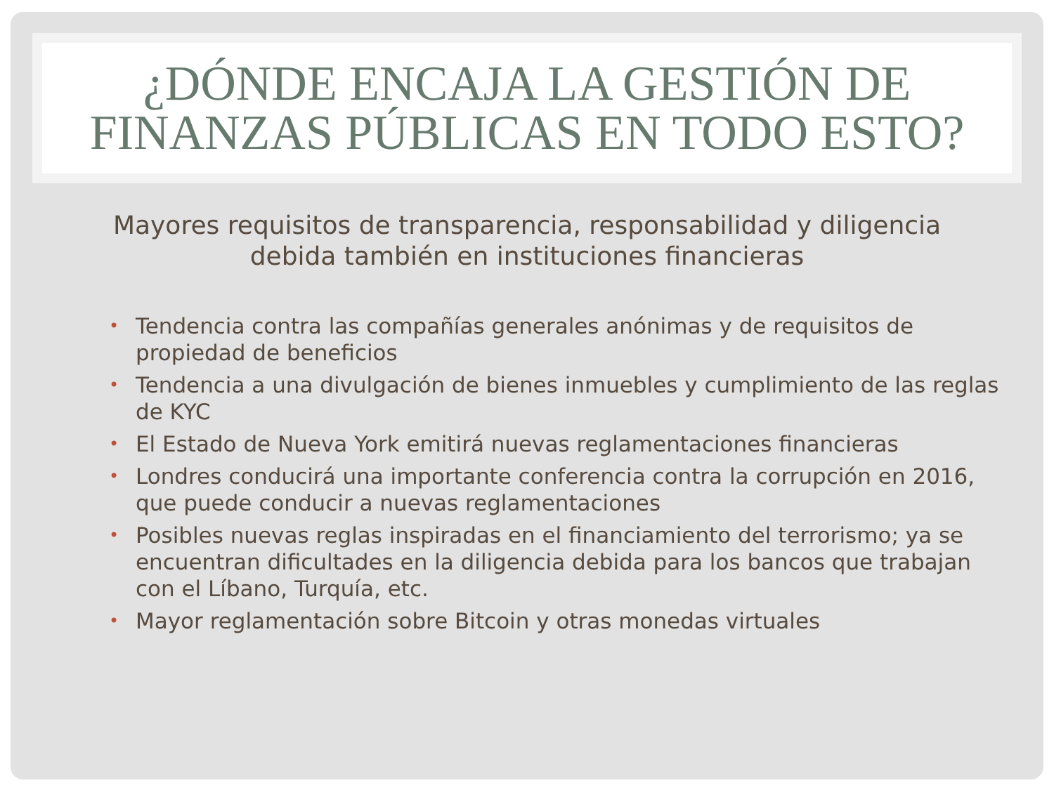¿DÓNDE ENCAJA LA GESTIÓN DE
FINANZAS PÚBLICAS EN TODO ESTO?
Mayores requisitos de transparencia, responsabilidad y diligencia debida también en instituciones financieras
• Tendencia contra las compañías generales anónimas y de requisitos de propiedad de beneficios
• Tendencia a una divulgación de bienes inmuebles y cumplimiento de las reglas de KYC
• El Estado de Nueva York emitirá nuevas reglamentaciones financieras
• Londres conducirá una importante conferencia contra la corrupción en 2016, que puede conducir a nuevas reglamentaciones
• Posibles nuevas reglas inspiradas en el financiamiento del terrorismo; ya se encuentran dificultades en la diligencia debida para los bancos que trabajan con el Líbano, Turquía, etc.
• Mayor reglamentación sobre Bitcoin y otras monedas virtuales